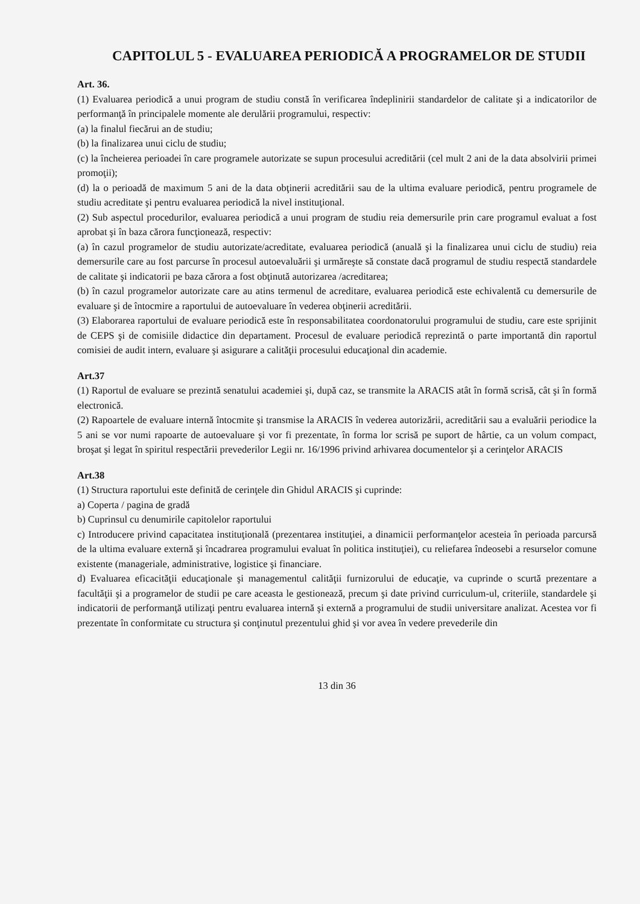CAPITOLUL 5 - EVALUAREA PERIODICĂ A PROGRAMELOR DE STUDII
Art. 36.
(1) Evaluarea periodică a unui program de studiu constă în verificarea îndeplinirii standardelor de calitate şi a indicatorilor de performanţă în principalele momente ale derulării programului, respectiv:
(a) la finalul fiecărui an de studiu;
(b) la finalizarea unui ciclu de studiu;
(c) la încheierea perioadei în care programele autorizate se supun procesului acreditării (cel mult 2 ani de la data absolvirii primei promoţii);
(d) la o perioadă de maximum 5 ani de la data obţinerii acreditării sau de la ultima evaluare periodică, pentru programele de studiu acreditate şi pentru evaluarea periodică la nivel instituţional.
(2) Sub aspectul procedurilor, evaluarea periodică a unui program de studiu reia demersurile prin care programul evaluat a fost aprobat şi în baza cărora funcţionează, respectiv:
(a) în cazul programelor de studiu autorizate/acreditate, evaluarea periodică (anuală şi la finalizarea unui ciclu de studiu) reia demersurile care au fost parcurse în procesul autoevaluării şi urmăreşte să constate dacă programul de studiu respectă standardele de calitate şi indicatorii pe baza cărora a fost obţinută autorizarea /acreditarea;
(b) în cazul programelor autorizate care au atins termenul de acreditare, evaluarea periodică este echivalentă cu demersurile de evaluare şi de întocmire a raportului de autoevaluare în vederea obţinerii acreditării.
(3) Elaborarea raportului de evaluare periodică este în responsabilitatea coordonatorului programului de studiu, care este sprijinit de CEPS şi de comisiile didactice din departament. Procesul de evaluare periodică reprezintă o parte importantă din raportul comisiei de audit intern, evaluare şi asigurare a calităţii procesului educaţional din academie.
Art.37
(1) Raportul de evaluare se prezintă senatului academiei şi, după caz, se transmite la ARACIS atât în formă scrisă, cât şi în formă electronică.
(2) Rapoartele de evaluare internă întocmite şi transmise la ARACIS în vederea autorizării, acreditării sau a evaluării periodice la 5 ani se vor numi rapoarte de autoevaluare şi vor fi prezentate, în forma lor scrisă pe suport de hârtie, ca un volum compact, broşat şi legat în spiritul respectării prevederilor Legii nr. 16/1996 privind arhivarea documentelor şi a cerinţelor ARACIS
Art.38
(1) Structura raportului este definită de cerinţele din Ghidul ARACIS şi cuprinde:
a) Coperta / pagina de gradă
b) Cuprinsul cu denumirile capitolelor raportului
c) Introducere privind capacitatea instituţională (prezentarea instituţiei, a dinamicii performanţelor acesteia în perioada parcursă de la ultima evaluare externă şi încadrarea programului evaluat în politica instituţiei), cu reliefarea îndeosebi a resurselor comune existente (manageriale, administrative, logistice şi financiare.
d) Evaluarea eficacităţii educaţionale şi managementul calităţii furnizorului de educaţie, va cuprinde o scurtă prezentare a facultăţii şi a programelor de studii pe care aceasta le gestionează, precum şi date privind curriculum-ul, criteriile, standardele şi indicatorii de performanţă utilizaţi pentru evaluarea internă şi externă a programului de studii universitare analizat. Acestea vor fi prezentate în conformitate cu structura şi conţinutul prezentului ghid şi vor avea în vedere prevederile din
13 din 36